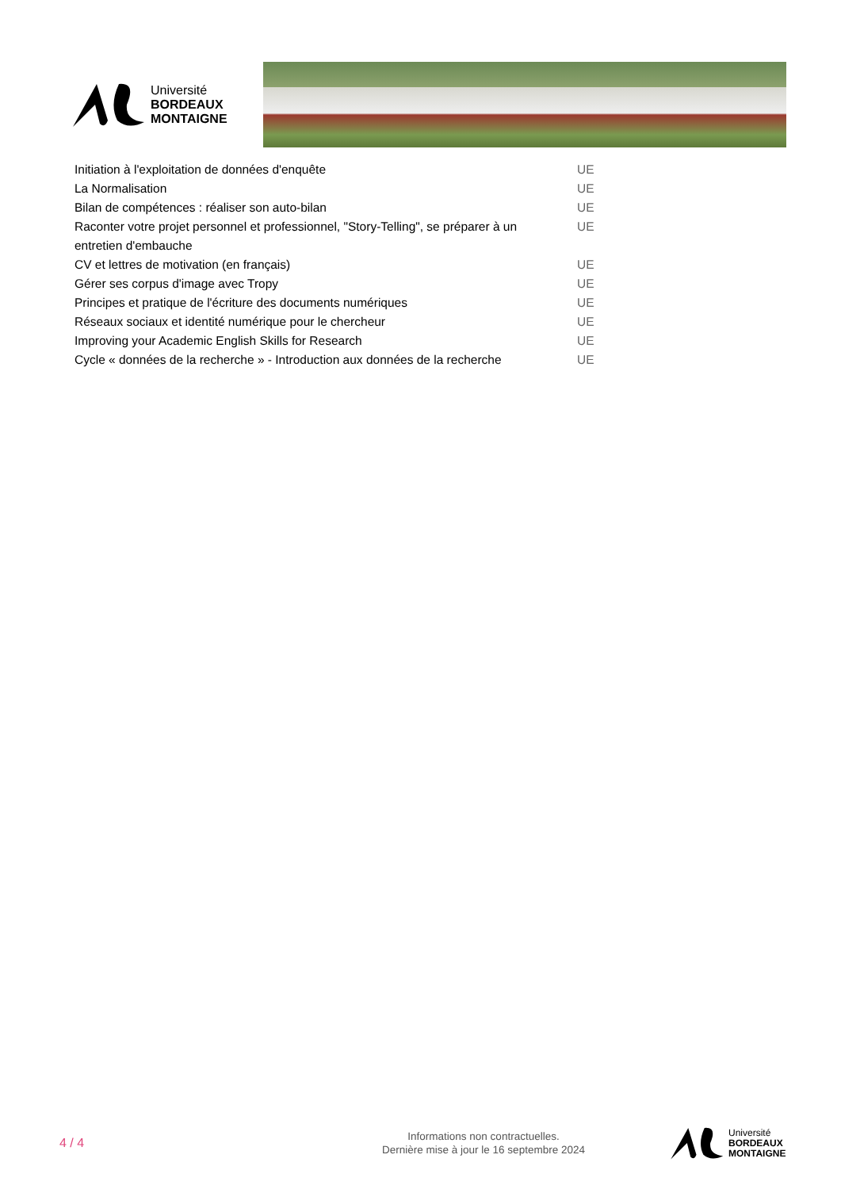Université
BORDEAUX
MONTAIGNE
| Initiation à l'exploitation de données d'enquête | UE |
| La Normalisation | UE |
| Bilan de compétences : réaliser son auto-bilan | UE |
| Raconter votre projet personnel et professionnel, "Story-Telling", se préparer à un entretien d'embauche | UE |
| CV et lettres de motivation (en français) | UE |
| Gérer ses corpus d'image avec Tropy | UE |
| Principes et pratique de l'écriture des documents numériques | UE |
| Réseaux sociaux et identité numérique pour le chercheur | UE |
| Improving your Academic English Skills for Research | UE |
| Cycle « données de la recherche » - Introduction aux données de la recherche | UE |
4 / 4
Informations non contractuelles.
Dernière mise à jour le 16 septembre 2024
Université
BORDEAUX
MONTAIGNE